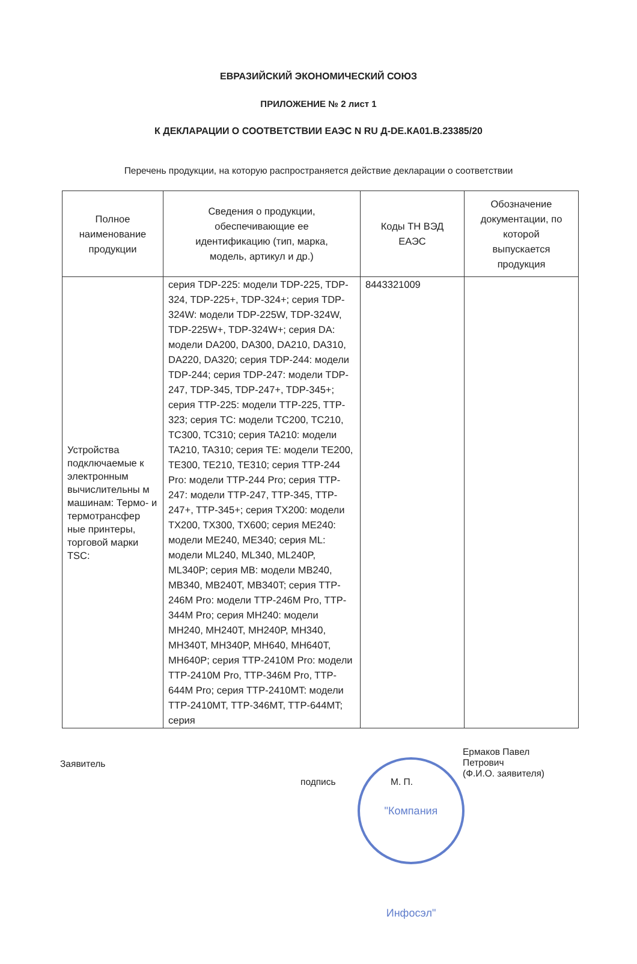ЕВРАЗИЙСКИЙ ЭКОНОМИЧЕСКИЙ СОЮЗ
ПРИЛОЖЕНИЕ № 2 лист 1
К ДЕКЛАРАЦИИ О СООТВЕТСТВИИ ЕАЭС N RU Д-DE.КА01.В.23385/20
Перечень продукции, на которую распространяется действие декларации о соответствии
| Полное наименование продукции | Сведения о продукции, обеспечивающие ее идентификацию (тип, марка, модель, артикул и др.) | Коды ТН ВЭД ЕАЭС | Обозначение документации, по которой выпускается продукция |
| --- | --- | --- | --- |
| Устройства подключаемые к электронным вычислительны м машинам: Термо- и термотрансфер ные принтеры, торговой марки TSC: | серия TDP-225: модели TDP-225, TDP-324, TDP-225+, TDP-324+; серия TDP-324W: модели TDP-225W, TDP-324W, TDP-225W+, TDP-324W+; серия DA: модели DA200, DA300, DA210, DA310, DA220, DA320; серия TDP-244: модели TDP-244; серия TDP-247: модели TDP-247, TDP-345, TDP-247+, TDP-345+; серия TTP-225: модели TTP-225, TTP-323; серия TC: модели TC200, TC210, TC300, TC310; серия TA210: модели TA210, TA310; серия TE: модели TE200, TE300, TE210, TE310; серия TTP-244 Pro: модели TTP-244 Pro; серия TTP-247: модели TTP-247, TTP-345, TTP-247+, TTP-345+; серия TX200: модели TX200, TX300, TX600; серия ME240: модели ME240, ME340; серия ML: модели ML240, ML340, ML240P, ML340P; серия MB: модели MB240, MB340, MB240T, MB340T; серия TTP-246M Pro: модели TTP-246M Pro, TTP-344M Pro; серия MH240: модели MH240, MH240T, MH240P, MH340, MH340T, MH340P, MH640, MH640T, MH640P; серия TTP-2410M Pro: модели TTP-2410M Pro, TTP-346M Pro, TTP-644M Pro; серия TTP-2410MT: модели TTP-2410MT, TTP-346MT, TTP-644MT; серия | 8443321009 | |
Заявитель подпись М. П. Ермаков Павел
Петрович
(Ф.И.О. заявителя)
"Компания Инфосэл"